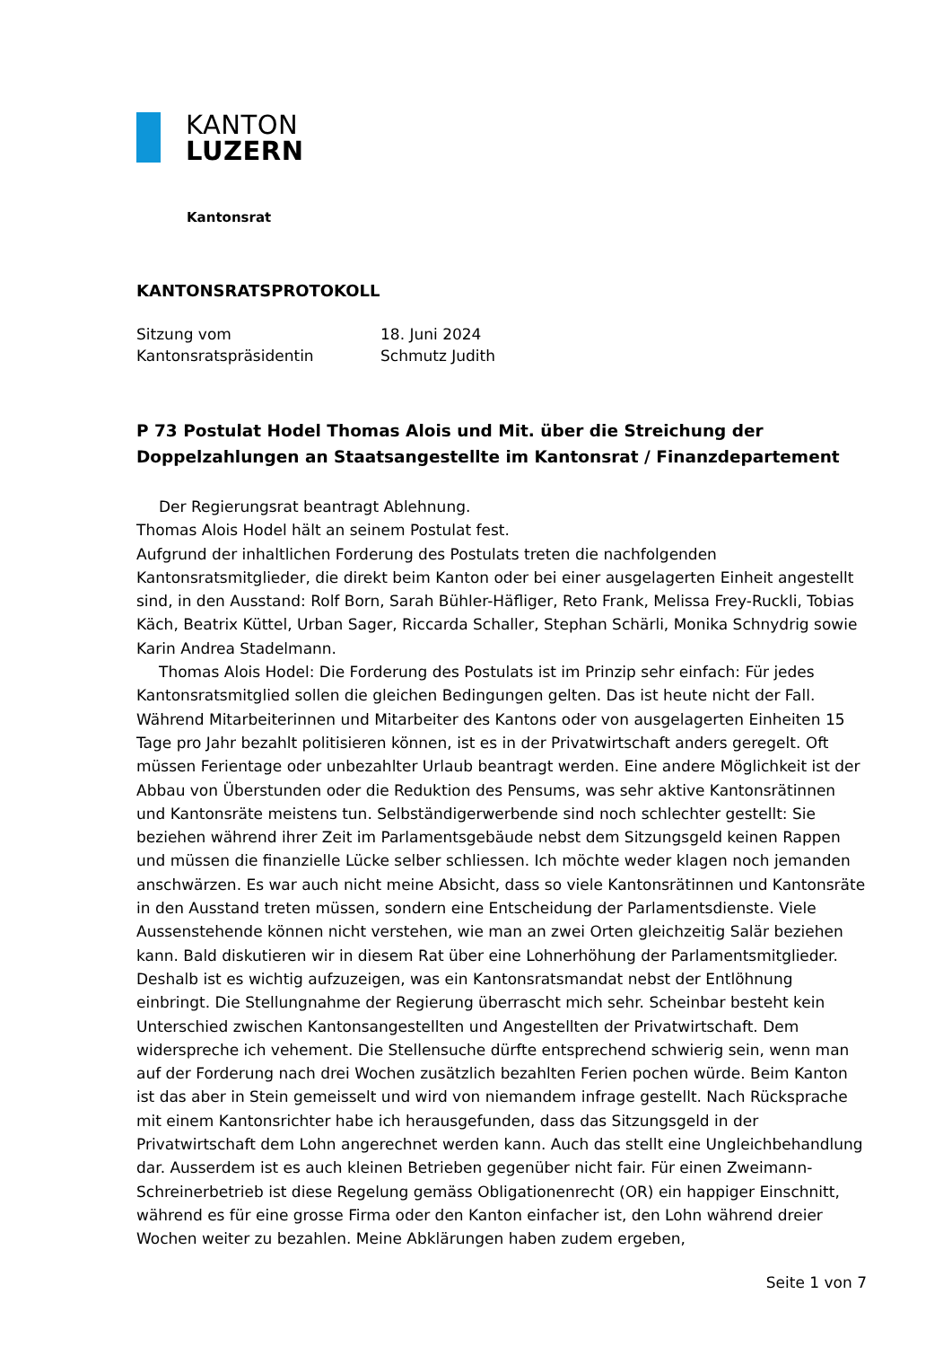KANTON
LUZERN
Kantonsrat
KANTONSRATSPROTOKOLL
| Sitzung vom | 18. Juni 2024 |
| Kantonsratspräsidentin | Schmutz Judith |
P 73 Postulat Hodel Thomas Alois und Mit. über die Streichung der Doppelzahlungen an Staatsangestellte im Kantonsrat / Finanzdepartement
Der Regierungsrat beantragt Ablehnung.
Thomas Alois Hodel hält an seinem Postulat fest.
Aufgrund der inhaltlichen Forderung des Postulats treten die nachfolgenden Kantonsratsmitglieder, die direkt beim Kanton oder bei einer ausgelagerten Einheit angestellt sind, in den Ausstand: Rolf Born, Sarah Bühler-Häfliger, Reto Frank, Melissa Frey-Ruckli, Tobias Käch, Beatrix Küttel, Urban Sager, Riccarda Schaller, Stephan Schärli, Monika Schnydrig sowie Karin Andrea Stadelmann.
Thomas Alois Hodel: Die Forderung des Postulats ist im Prinzip sehr einfach: Für jedes Kantonsratsmitglied sollen die gleichen Bedingungen gelten. Das ist heute nicht der Fall. Während Mitarbeiterinnen und Mitarbeiter des Kantons oder von ausgelagerten Einheiten 15 Tage pro Jahr bezahlt politisieren können, ist es in der Privatwirtschaft anders geregelt. Oft müssen Ferientage oder unbezahlter Urlaub beantragt werden. Eine andere Möglichkeit ist der Abbau von Überstunden oder die Reduktion des Pensums, was sehr aktive Kantonsrätinnen und Kantonsräte meistens tun. Selbständigerwerbende sind noch schlechter gestellt: Sie beziehen während ihrer Zeit im Parlamentsgebäude nebst dem Sitzungsgeld keinen Rappen und müssen die finanzielle Lücke selber schliessen. Ich möchte weder klagen noch jemanden anschwärzen. Es war auch nicht meine Absicht, dass so viele Kantonsrätinnen und Kantonsräte in den Ausstand treten müssen, sondern eine Entscheidung der Parlamentsdienste. Viele Aussenstehende können nicht verstehen, wie man an zwei Orten gleichzeitig Salär beziehen kann. Bald diskutieren wir in diesem Rat über eine Lohnerhöhung der Parlamentsmitglieder. Deshalb ist es wichtig aufzuzeigen, was ein Kantonsratsmandat nebst der Entlöhnung einbringt. Die Stellungnahme der Regierung überrascht mich sehr. Scheinbar besteht kein Unterschied zwischen Kantonsangestellten und Angestellten der Privatwirtschaft. Dem widerspreche ich vehement. Die Stellensuche dürfte entsprechend schwierig sein, wenn man auf der Forderung nach drei Wochen zusätzlich bezahlten Ferien pochen würde. Beim Kanton ist das aber in Stein gemeisselt und wird von niemandem infrage gestellt. Nach Rücksprache mit einem Kantonsrichter habe ich herausgefunden, dass das Sitzungsgeld in der Privatwirtschaft dem Lohn angerechnet werden kann. Auch das stellt eine Ungleichbehandlung dar. Ausserdem ist es auch kleinen Betrieben gegenüber nicht fair. Für einen Zweimann-Schreinerbetrieb ist diese Regelung gemäss Obligationenrecht (OR) ein happiger Einschnitt, während es für eine grosse Firma oder den Kanton einfacher ist, den Lohn während dreier Wochen weiter zu bezahlen. Meine Abklärungen haben zudem ergeben,
Seite 1 von 7